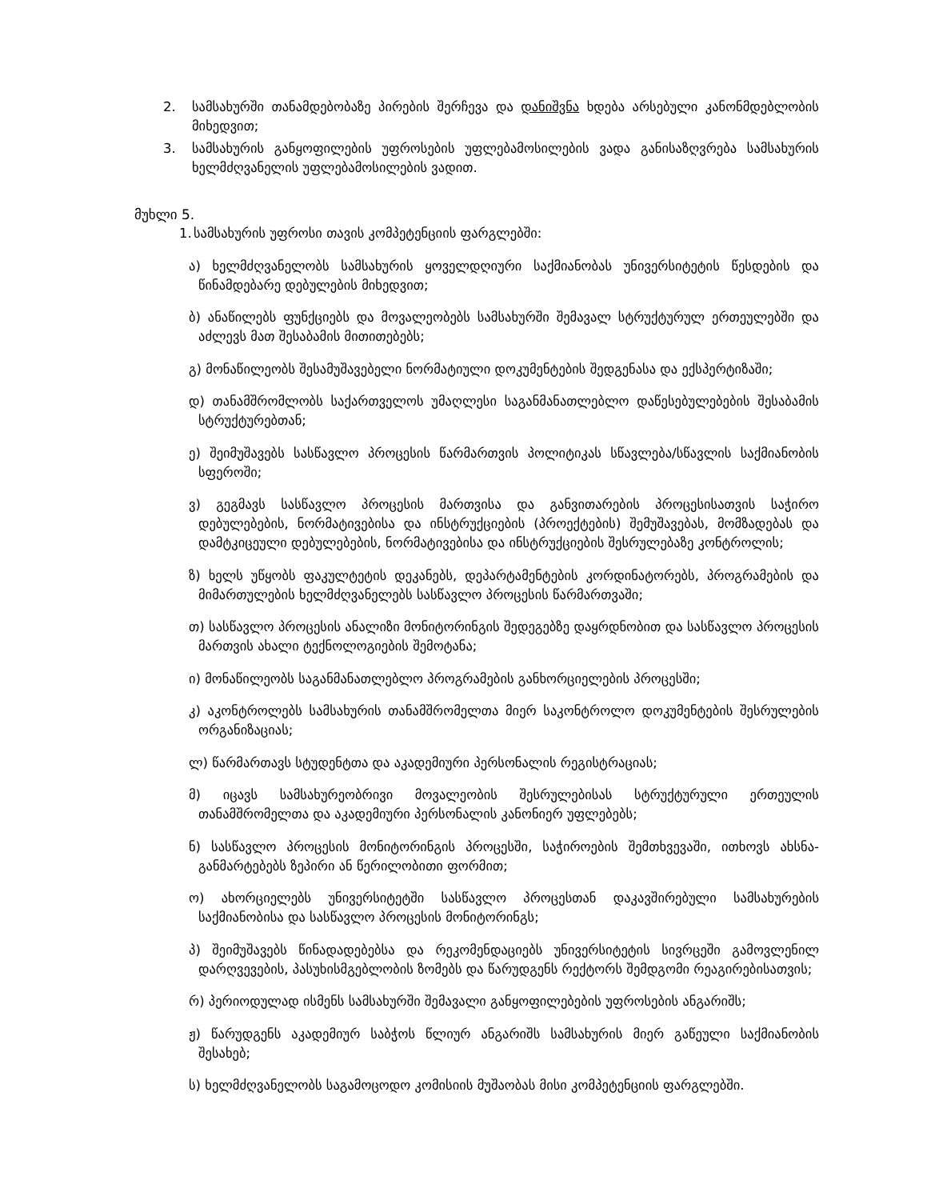2. სამსახურში თანამდებობაზე პირების შერჩევა და დანიშვნა ხდება არსებული კანონმდებლობის მიხედვით;
3. სამსახურის განყოფილების უფროსების უფლებამოსილების ვადა განისაზღვრება სამსახურის ხელმძღვანელის უფლებამოსილების ვადით.
მუხლი 5.
1. სამსახურის უფროსი თავის კომპეტენციის ფარგლებში:
ა) ხელმძღვანელობს სამსახურის ყოველდღიური საქმიანობას უნივერსიტეტის წესდების და წინამდებარე დებულების მიხედვით;
ბ) ანაწილებს ფუნქციებს და მოვალეობებს სამსახურში შემავალ სტრუქტურულ ერთეულებში და აძლევს მათ შესაბამის მითითებებს;
გ) მონაწილეობს შესამუშავებელი ნორმატიული დოკუმენტების შედგენასა და ექსპერტიზაში;
დ) თანამშრომლობს საქართველოს უმაღლესი საგანმანათლებლო დაწესებულებების შესაბამის სტრუქტურებთან;
ე) შეიმუშავებს სასწავლო პროცესის წარმართვის პოლიტიკას სწავლება/სწავლის საქმიანობის სფეროში;
ვ) გეგმავს სასწავლო პროცესის მართვისა და განვითარების პროცესისათვის საჭირო დებულებების, ნორმატივებისა და ინსტრუქციების (პროექტების) შემუშავებას, მომზადებას და დამტკიცეული დებულებების, ნორმატივებისა და ინსტრუქციების შესრულებაზე კონტროლის;
ზ) ხელს უწყობს ფაკულტეტის დეკანებს, დეპარტამენტების კორდინატორებს, პროგრამების და მიმართულების ხელმძღვანელებს სასწავლო პროცესის წარმართვაში;
თ) სასწავლო პროცესის ანალიზი მონიტორინგის შედეგებზე დაყრდნობით და სასწავლო პროცესის მართვის ახალი ტექნოლოგიების შემოტანა;
ი) მონაწილეობს საგანმანათლებლო პროგრამების განხორციელების პროცესში;
კ) აკონტროლებს სამსახურის თანამშრომელთა მიერ საკონტროლო დოკუმენტების შესრულების ორგანიზაციას;
ლ) წარმართავს სტუდენტთა და აკადემიური პერსონალის რეგისტრაციას;
მ) იცავს სამსახურეობრივი მოვალეობის შესრულებისას სტრუქტურული ერთეულის თანამშრომელთა და აკადემიური პერსონალის კანონიერ უფლებებს;
ნ) სასწავლო პროცესის მონიტორინგის პროცესში, საჭიროების შემთხვევაში, ითხოვს ახსნა-განმარტებებს ზეპირი ან წერილობითი ფორმით;
ო) ახორციელებს უნივერსიტეტში სასწავლო პროცესთან დაკავშირებული სამსახურების საქმიანობისა და სასწავლო პროცესის მონიტორინგს;
პ) შეიმუშავებს წინადადებებსა და რეკომენდაციებს უნივერსიტეტის სივრცეში გამოვლენილ დარღვევების, პასუხისმგებლობის ზომებს და წარუდგენს რექტორს შემდგომი რეაგირებისათვის;
რ) პერიოდულად ისმენს სამსახურში შემავალი განყოფილებების უფროსების ანგარიშს;
ჟ) წარუდგენს აკადემიურ საბჭოს წლიურ ანგარიშს სამსახურის მიერ გაწეული საქმიანობის შესახებ;
ს) ხელმძღვანელობს საგამოცოდო კომისიის მუშაობას მისი კომპეტენციის ფარგლებში.